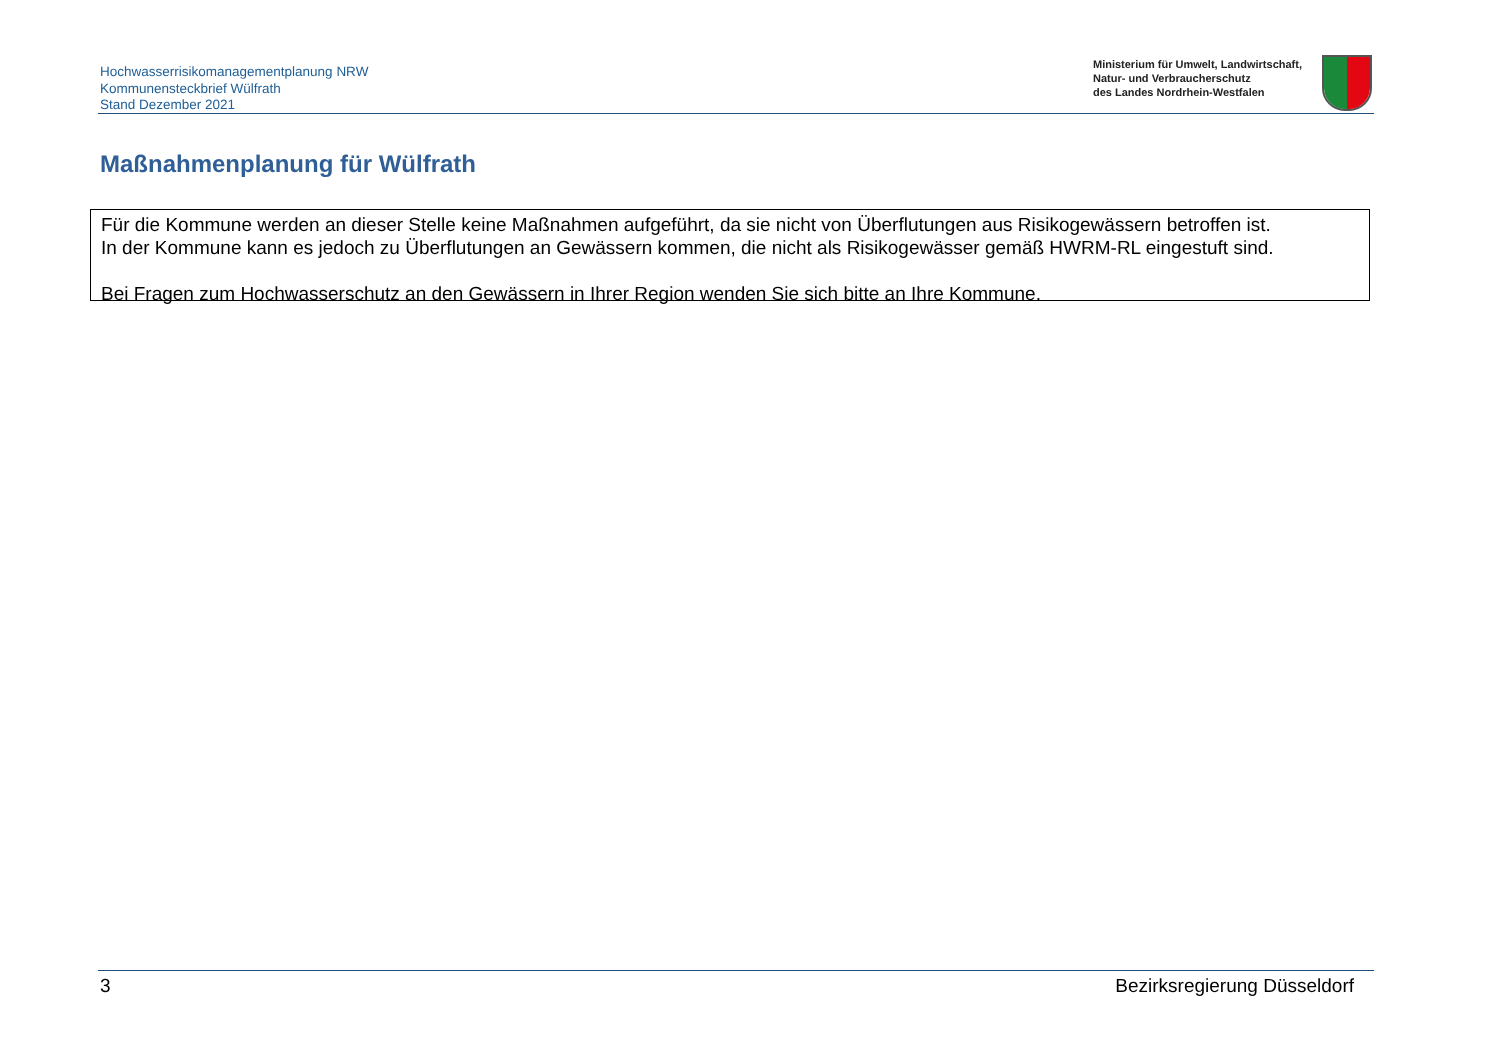Hochwasserrisikomanagementplanung NRW
Kommunensteckbrief Wülfrath
Stand Dezember 2021
Ministerium für Umwelt, Landwirtschaft,
Natur- und Verbraucherschutz
des Landes Nordrhein-Westfalen
Maßnahmenplanung für Wülfrath
Für die Kommune werden an dieser Stelle keine Maßnahmen aufgeführt, da sie nicht von Überflutungen aus Risikogewässern betroffen ist.
In der Kommune kann es jedoch zu Überflutungen an Gewässern kommen, die nicht als Risikogewässer gemäß HWRM-RL eingestuft sind.
Bei Fragen zum Hochwasserschutz an den Gewässern in Ihrer Region wenden Sie sich bitte an Ihre Kommune.
3 Bezirksregierung Düsseldorf